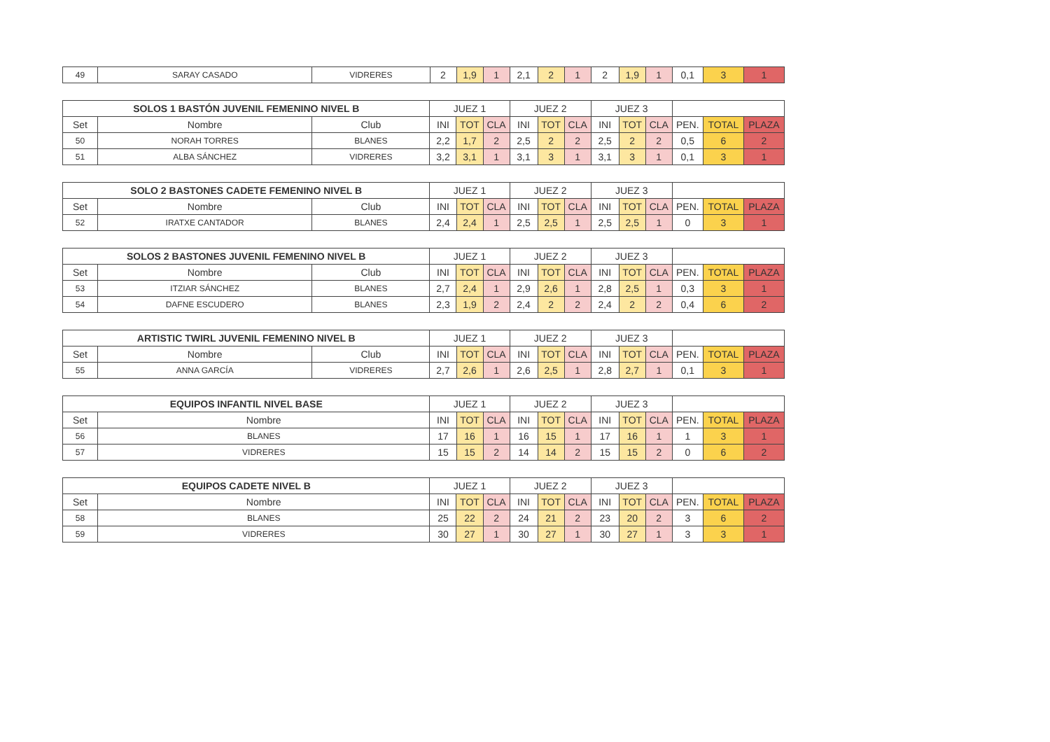| 49 | SARAY CASADO | VIDRERES | 2 | 1,9 | 1 | 2,1 | 2 | 1 | 2 | 1,9 | 1 | 0,1 | 3 | 1 |
| SOLOS 1 BASTÓN JUVENIL FEMENINO NIVEL B | | | JUEZ 1 | | | JUEZ 2 | | | JUEZ 3 | | | | | |
| --- | --- | --- | --- | --- | --- | --- | --- | --- | --- | --- | --- | --- | --- | --- |
| Set | Nombre | Club | INI | TOT | CLA | INI | TOT | CLA | INI | TOT | CLA | PEN. | TOTAL | PLAZA |
| 50 | NORAH TORRES | BLANES | 2,2 | 1,7 | 2 | 2,5 | 2 | 2 | 2,5 | 2 | 2 | 0,5 | 6 | 2 |
| 51 | ALBA SÁNCHEZ | VIDRERES | 3,2 | 3,1 | 1 | 3,1 | 3 | 1 | 3,1 | 3 | 1 | 0,1 | 3 | 1 |
| SOLO 2 BASTONES CADETE FEMENINO NIVEL B | | | JUEZ 1 | | | JUEZ 2 | | | JUEZ 3 | | | | | |
| --- | --- | --- | --- | --- | --- | --- | --- | --- | --- | --- | --- | --- | --- | --- |
| Set | Nombre | Club | INI | TOT | CLA | INI | TOT | CLA | INI | TOT | CLA | PEN. | TOTAL | PLAZA |
| 52 | IRATXE CANTADOR | BLANES | 2,4 | 2,4 | 1 | 2,5 | 2,5 | 1 | 2,5 | 2,5 | 1 | 0 | 3 | 1 |
| SOLOS 2 BASTONES JUVENIL FEMENINO NIVEL B | | | JUEZ 1 | | | JUEZ 2 | | | JUEZ 3 | | | | | |
| --- | --- | --- | --- | --- | --- | --- | --- | --- | --- | --- | --- | --- | --- | --- |
| Set | Nombre | Club | INI | TOT | CLA | INI | TOT | CLA | INI | TOT | CLA | PEN. | TOTAL | PLAZA |
| 53 | ITZIAR SÁNCHEZ | BLANES | 2,7 | 2,4 | 1 | 2,9 | 2,6 | 1 | 2,8 | 2,5 | 1 | 0,3 | 3 | 1 |
| 54 | DAFNE ESCUDERO | BLANES | 2,3 | 1,9 | 2 | 2,4 | 2 | 2 | 2,4 | 2 | 2 | 0,4 | 6 | 2 |
| ARTISTIC TWIRL JUVENIL FEMENINO NIVEL B | | | JUEZ 1 | | | JUEZ 2 | | | JUEZ 3 | | | | | |
| --- | --- | --- | --- | --- | --- | --- | --- | --- | --- | --- | --- | --- | --- | --- |
| Set | Nombre | Club | INI | TOT | CLA | INI | TOT | CLA | INI | TOT | CLA | PEN. | TOTAL | PLAZA |
| 55 | ANNA GARCÍA | VIDRERES | 2,7 | 2,6 | 1 | 2,6 | 2,5 | 1 | 2,8 | 2,7 | 1 | 0,1 | 3 | 1 |
| EQUIPOS INFANTIL NIVEL BASE | | JUEZ 1 | | | JUEZ 2 | | | JUEZ 3 | | | | | |
| --- | --- | --- | --- | --- | --- | --- | --- | --- | --- | --- | --- | --- | --- |
| Set | Nombre | INI | TOT | CLA | INI | TOT | CLA | INI | TOT | CLA | PEN. | TOTAL | PLAZA |
| 56 | BLANES | 17 | 16 | 1 | 16 | 15 | 1 | 17 | 16 | 1 | 1 | 3 | 1 |
| 57 | VIDRERES | 15 | 15 | 2 | 14 | 14 | 2 | 15 | 15 | 2 | 0 | 6 | 2 |
| EQUIPOS CADETE NIVEL B | | JUEZ 1 | | | JUEZ 2 | | | JUEZ 3 | | | | | |
| --- | --- | --- | --- | --- | --- | --- | --- | --- | --- | --- | --- | --- | --- |
| Set | Nombre | INI | TOT | CLA | INI | TOT | CLA | INI | TOT | CLA | PEN. | TOTAL | PLAZA |
| 58 | BLANES | 25 | 22 | 2 | 24 | 21 | 2 | 23 | 20 | 2 | 3 | 6 | 2 |
| 59 | VIDRERES | 30 | 27 | 1 | 30 | 27 | 1 | 30 | 27 | 1 | 3 | 3 | 1 |